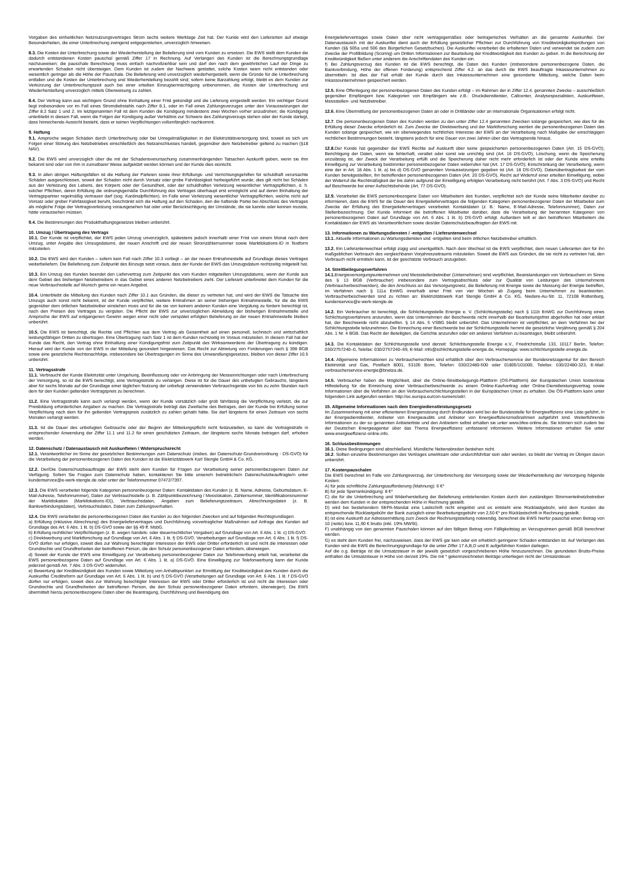Vorgaben des einheitlichen Netznutzungsvertrages Strom sechs weitere Werktage Zeit hat. Der Kunde wird den Lieferanten auf etwaige Besonderheiten, die einer Unterbrechung zwingend entgegenstehen, unverzüglich hinweisen.
8.3. Die Kosten der Unterbrechung sowie der Wiederherstellung der Belieferung sind vom Kunden zu ersetzen. Die EWS stellt dem Kunden die dadurch entstandenen Kosten pauschal gemäß Ziffer 17 in Rechnung. Auf Verlangen des Kunden ist die Berechnungsgrundlage nachzuweisen; die pauschale Berechnung muss einfach nachvollziehbar sein und darf den nach dem gewöhnlichen Lauf der Dinge zu erwartenden Schaden nicht übersteigen. Dem Kunden ist zudem der Nachweis gestattet, solche Kosten seien nicht entstanden oder wesentlich geringer als die Höhe der Pauschale. Die Belieferung wird unverzüglich wiederhergestellt, wenn die Gründe für die Unterbrechung entfallen und die Kosten der Unterbrechung und Wiederherstellung bezahlt sind; sofern keine Barzahlung erfolgt, bleibt es dem Kunden zur Verkürzung der Unterbrechungszeit auch bei einer erteilten Einzugsermächtigung unbenommen, die Kosten der Unterbrechung und Wiederherstellung unverzüglich mittels Überweisung zu zahlen.
8.4. Der Vertrag kann aus wichtigem Grund ohne Einhaltung einer Frist gekündigt und die Lieferung eingestellt werden. Ein wichtiger Grund liegt insbesondere vor im Fall eines Stromdiebstahls nach Ziffer 8.1, oder im Fall eines Zahlungsverzuges unter den Voraussetzungen der Ziffer 8.2 Satz 1 und 2. Im letztgenannten Fall ist dem Kunden die Kündigung mindestens zwei Wochen vorher anzudrohen; die Kündigung unterbleibt in diesem Fall, wenn die Folgen der Kündigung außer Verhältnis zur Schwere des Zahlungsverzugs stehen oder der Kunde darlegt, dass hinreichende Aussicht besteht, dass er seinen Verpflichtungen vollumfänglich nachkommt.
9. Haftung
9.1. Ansprüche wegen Schäden durch Unterbrechung oder bei Unregelmäßigkeiten in der Elektrizitätsversorgung sind, soweit es sich um Folgen einer Störung des Netzbetriebes einschließlich des Netzanschlusses handelt, gegenüber dem Netzbetreiber geltend zu machen (§18 NAV).
9.2. Die EWS wird unverzüglich über die mit der Schadensverursachung zusammenhängenden Tatsachen Auskunft geben, wenn sie ihm bekannt sind oder von ihm in zumutbarer Weise aufgeklärt werden können und der Kunde dies wünscht.
9.3. In allen übrigen Haftungsfällen ist die Haftung der Parteien sowie ihrer Erfüllungs- und Verrichtungsgehilfen für schuldhaft verursachte Schäden ausgeschlossen, soweit der Schaden nicht durch Vorsatz oder grobe Fahrlässigkeit herbeigeführt wurde; dies gilt nicht bei Schäden aus der Verletzung des Lebens, des Körpers oder der Gesundheit, oder der schuldhaften Verletzung wesentlicher Vertragspflichten, d. h. solcher Pflichten, deren Erfüllung die ordnungsgemäße Durchführung des Vertrages überhaupt erst ermöglicht und auf deren Einhaltung der Vertragspartner regelmäßig vertrauen darf (sog. Kardinalpflichten). Im Falle einer Verletzung wesentlicher Vertragspflichten, welche nicht auf Vorsatz oder grober Fahrlässigkeit beruht, beschränkt sich die Haftung auf den Schaden, den die haftende Partei bei Abschluss des Vertrages als mögliche Folge der Vertragsverletzung vorausgesehen hat oder unter Berücksichtigung der Umstände, die sie kannte oder kennen musste, hätte voraussehen müssen.
9.4. Die Bestimmungen des Produkthaftungsgesetzes bleiben unberührt.
10. Umzug / Übertragung des Vertrags
10.1. Der Kunde ist verpflichtet, der EWS jeden Umzug unverzüglich, spätestens jedoch innerhalb einer Frist von einem Monat nach dem Umzug, unter Angabe des Umzugsdatums, der neuen Anschrift und der neuen Stromzählernummer sowie Marktlokations-ID in Textform mitzuteilen.
10.2. Die EWS wird den Kunden – sofern kein Fall nach Ziffer 10.3 vorliegt – an der neuen Entnahmestelle auf Grundlage dieses Vertrages weiterbeliefern. Die Belieferung zum Zeitpunkt des Einzugs setzt voraus, dass der Kunde der EWS das Umzugsdatum rechtzeitig mitgeteilt hat.
10.3. Ein Umzug des Kunden beendet den Liefervertrag zum Zeitpunkt des vom Kunden mitgeteilten Umzugsdatums, wenn der Kunde aus dem Gebiet des bisherigen Netzbetreibers in das Gebiet eines anderen Netzbetreibers zieht. Der Lieferant unterbreitet dem Kunden für die neue Verbrauchsstelle auf Wunsch gerne ein neues Angebot.
10.4. Unterbleibt die Mitteilung des Kunden nach Ziffer 10.1 aus Gründen, die dieser zu vertreten hat, und wird der EWS die Tatsache des Umzugs auch sonst nicht bekannt, ist der Kunde verpflichtet, weitere Entnahmen an seiner bisherigen Entnahmestelle, für die die EWS gegenüber dem örtlichen Netzbetreiber einstehen muss und für die sie von keinem anderen Kunden eine Vergütung zu fordern berechtigt ist, nach den Preisen des Vertrages zu vergüten. Die Pflicht der EWS zur unverzüglichen Abmeldung der bisherigen Entnahmestelle und Ansprüche der EWS auf entgangenen Gewinn wegen einer nicht oder verspätet erfolgten Belieferung an der neuen Entnahmestelle bleiben unberührt.
10.5. Die EWS ist berechtigt, die Rechte und Pflichten aus dem Vertrag als Gesamtheit auf einen personell, technisch und wirtschaftlich leistungsfähigen Dritten zu übertragen. Eine Übertragung nach Satz 1 ist dem Kunden rechtzeitig im Voraus mitzuteilen. In diesem Fall hat der Kunde das Recht, den Vertrag ohne Einhaltung einer Kündigungsfrist zum Zeitpunkt des Wirksamwerdens der Übertragung zu kündigen. Hierauf wird der Kunde von der EWS in der Mitteilung gesondert hingewiesen. Das Recht zur Abtretung von Forderungen nach § 398 BGB sowie eine gesetzliche Rechtsnachfolge, insbesondere bei Übertragungen im Sinne des Umwandlungsgesetzes, bleiben von dieser Ziffer 10.5 unberührt.
11. Vertragsstrafe
11.1. Verbraucht der Kunde Elektrizität unter Umgehung, Beeinflussung oder vor Anbringung der Messeinrichtungen oder nach Unterbrechung der Versorgung, so ist die EWS berechtigt, eine Vertragsstrafe zu verlangen. Diese ist für die Dauer des unbefugten Gebrauchs, längstens aber für sechs Monate auf der Grundlage einer täglichen Nutzung der unbefugt verwendeten Verbrauchsgeräte von bis zu zehn Stunden nach dem für den Kunden geltenden Vertragspreis zu berechnen.
11.2. Eine Vertragsstrafe kann auch verlangt werden, wenn der Kunde vorsätzlich oder grob fahrlässig die Verpflichtung verletzt, die zur Preisbildung erforderlichen Angaben zu machen. Die Vertragsstrafe beträgt das Zweifache des Betrages, den der Kunde bei Erfüllung seiner Verpflichtung nach dem für ihn geltenden Vertragspreis zusätzlich zu zahlen gehabt hätte. Sie darf längstens für einen Zeitraum von sechs Monaten verlangt werden.
11.3. Ist die Dauer des unbefugten Gebrauchs oder der Beginn der Mitteilungspflicht nicht festzustellen, so kann die Vertragsstrafe in entsprechender Anwendung der Ziffer 11.1 und 11.2 für einen geschätzten Zeitraum, der längstens sechs Monate betragen darf, erhoben werden.
12. Datenschutz / Datenaustausch mit Auskunfteien / Widerspruchsrecht
12.1. Verantwortlicher im Sinne der gesetzlichen Bestimmungen zum Datenschutz (insbes. der Datenschutz-Grundverordnung - DS-GVO) für die Verarbeitung der personenbezogenen Daten des Kunden ist die Elektrizitätswerk Karl Stengle GmbH & Co. KG.
12.2. Der/Die Datenschutzbeauftragte der EWS steht dem Kunden für Fragen zur Verarbeitung seiner personenbezogenen Daten zur Verfügung. Sofern Sie Fragen zum Datenschutz haben, kontaktieren Sie bitte unsere/n betriebliche/n Datenschutzbeauftragte/n unter kundenservice@e-werk-stengle.de oder unter der Telefonnummer 07472/7397.
12.3. Die EWS verarbeitet folgende Kategorien personenbezogener Daten: Kontaktdaten des Kunden (z. B. Name, Adresse, Geburtsdatum, E-Mail-Adresse, Telefonnummer), Daten zur Verbrauchsstelle (z. B. Zählpunktbezeichnung / Messlokation, Zählernummer, Identifikationsnummer der Marktlokation (Marktlokations-ID)), Verbrauchsdaten, Angaben zum Belieferungszeitraum, Abrechnungsdaten (z. B. Bankverbindungsdaten), Verbrauchsdaten, Daten zum Zahlungsverhalten.
12.4. Die EWS verarbeitet die personenbezogenen Daten des Kunden zu den folgenden Zwecken und auf folgenden Rechtsgrundlagen:
a) Erfüllung (inklusive Abrechnung) des Energieliefervertrages und Durchführung vorvertraglicher Maßnahmen auf Anfrage des Kunden auf Grundlage des Art. 6 Abs. 1 lit. b) DS-GVO sowie der §§ 49 ff. MsbG.
b) Erfüllung rechtlicher Verpflichtungen (z. B. wegen handels- oder steuerrechtlicher Vorgaben) auf Grundlage von Art. 6 Abs. 1 lit. c) DS-GVO.
c) Direktwerbung und Marktforschung auf Grundlage von Art. 6 Abs. 1 lit. f) DS-GVO. Verarbeitungen auf Grundlage von Art. 6 Abs. 1 lit. f) DS-GVO dürfen nur erfolgen, soweit dies zur Wahrung berechtigter Interessen der EWS oder Dritter erforderlich ist und nicht die Interessen oder Grundrechte und Grundfreiheiten der betroffenen Person, die den Schutz personenbezogener Daten erfordern, überwiegen.
d) Soweit der Kunde der EWS eine Einwilligung zur Verarbeitung personenbezogener Daten zur Telefonwerbung erteilt hat, verarbeitet die EWS personenbezogene Daten auf Grundlage von Art. 6 Abs. 1 lit. a) DS-GVO. Eine Einwilligung zur Telefonwerbung kann der Kunde jederzeit gemäß Art. 7 Abs. 3 DS-GVO widerrufen.
e) Bewertung der Kreditwürdigkeit des Kunden sowie Mitteilung von Anhaltspunkten zur Ermittlung der Kreditwürdigkeit des Kunden durch die Auskunftei Creditreform auf Grundlage von Art. 6 Abs. 1 lit. b) und f) DS-GVO (Verarbeitungen auf Grundlage von Art. 6 Abs. 1 lit. f DS-GVO dürfen nur erfolgen, soweit dies zur Wahrung berechtigter Interessen der EWS oder Dritter erforderlich ist und nicht die Interessen oder Grundrechte und Grundfreiheiten der betroffenen Person, die den Schutz personenbezogener Daten erfordern, überwiegen). Die EWS übermittelt hierzu personenbezogene Daten über die Beantragung, Durchführung und Beendigung des
Energieliefervertrages sowie Daten über nicht vertragsgemäßes oder betrügerisches Verhalten an die genannte Auskunftei. Der Datenaustausch mit der Auskunftei dient auch der Erfüllung gesetzlicher Pflichten zur Durchführung von Kreditwürdigkeitsprüfungen von Kunden (§§ 505a und 506 des Bürgerlichen Gesetzbuches). Die Auskunftei verarbeitet die erhaltenen Daten und verwendet sie zudem zum Zwecke der Profilbildung (Scoring) um Dritten Informationen zur Beurteilung der Kreditwürdigkeit des Kunden zu geben. In die Berechnung der Kreditwürdigkeit fließen unter anderem die Anschriftendaten des Kunden ein.
f) Bei Zahlungsverzug des Kunden ist die EWS berechtigt, die Daten des Kunden (insbesondere personenbezogene Daten, die Bankverbindung, Höhe der offenen Forderung) entsprechend Ziffer 4.2. an das durch die EWS beauftragte Inkassounternehmen zu übermitteln. Ist dies der Fall erhält der Kunde durch das Inkassounternehmen eine gesonderte Mitteilung, welche Daten beim Inkassounternehmen gespeichert werden.
12.5. Eine Offenlegung der personenbezogenen Daten des Kunden erfolgt – im Rahmen der in Ziffer 12.4. genannten Zwecke – ausschließlich gegenüber Empfängern bzw. Kategorien von Empfängern wie z.B.: Druckdienstleister, Callcenter, Analysespezialisten, Auskunfteien, Messstellen- und Netzbetreiber.
12.6. Eine Übermittlung der personenbezogenen Daten an oder in Drittländer oder an internationale Organisationen erfolgt nicht.
12.7. Die personenbezogenen Daten des Kunden werden zu den unter Ziffer 12.4 genannten Zwecken solange gespeichert, wie dies für die Erfüllung dieser Zwecke erforderlich ist. Zum Zwecke der Direktwerbung und der Marktforschung werden die personenbezogenen Daten des Kunden solange gespeichert, wie ein überwiegendes rechtliches Interesse der EWS an der Verarbeitung nach Maßgabe der einschlägigen rechtlichen Bestimmungen besteht, längstens jedoch für eine Dauer von zwei Jahren über das Vertragsende hinaus.
12.8. Der Kunde hat gegenüber der EWS Rechte auf Auskunft über seine gespeicherten personenbezogenen Daten (Art. 15 DS-GVO); Berichtigung der Daten, wenn sie fehlerhaft, veraltet oder sonst wie unrichtig sind (Art. 16 DS-GVO); Löschung, wenn die Speicherung unzulässig ist, der Zweck der Verarbeitung erfüllt und die Speicherung daher nicht mehr erforderlich ist oder der Kunde eine erteilte Einwilligung zur Verarbeitung bestimmter personenbezogener Daten widerrufen hat (Art. 17 DS-GVO); Einschränkung der Verarbeitung, wenn eine der in Art. 18 Abs. 1 lit. a) bis d) DS-GVO genannten Voraussetzungen gegeben ist (Art. 18 DS-GVO), Datenübertragbarkeit der vom Kunden bereitgestellten, ihn betreffenden personenbezogenen Daten (Art. 20 DS-GVO), Recht auf Widerruf einer erteilten Einwilligung, wobei der Widerruf die Rechtmäßigkeit der bis dahin aufgrund der Einwilligung erfolgten Verarbeitung nicht berührt (Art. 7 Abs. 3 DS-GVO) und Recht auf Beschwerde bei einer Aufsichtsbehörde (Art. 77 DS-GVO).
12.9. Verarbeitet die EWS personenbezogene Daten von Mitarbeitern des Kunden, verpflichtet sich der Kunde seine Mitarbeiter darüber zu informieren, dass die EWS für die Dauer des Energieliefervertrages die folgenden Kategorien personenbezogener Daten der Mitarbeiter zum Zwecke der Erfüllung des Energieliefervertrages verarbeitet: Kontaktdaten (z. B.: Name, E-Mail-Adresse, Telefonnummer), Daten zur Stellenbezeichnung. Der Kunde informiert die betroffenen Mitarbeiter darüber, dass die Verarbeitung der benannten Kategorien von personenbezogenen Daten auf Grundlage von Art. 6 Abs. 1 lit. b) DS-GVO erfolgt. Außerdem teilt er den betroffenen Mitarbeitern die Kontaktdaten der EWS als Verantwortlichem sowie des/der Datenschutzbeauftragten der EWS mit.
13. Informationen zu Wartungsdiensten / -entgelten / Lieferantenwechsel
13.1. Aktuelle Informationen zu Wartungsdiensten und -entgelten sind beim örtlichen Netzbetreiber erhältlich.
13.2. Ein Lieferantenwechsel erfolgt zügig und unentgeltlich. Nach dem Wechsel ist die EWS verpflichtet, dem neuen Lieferanten den für ihn maßgeblichen Verbrauch des vergleichbaren Vorjahreszeitraums mitzuteilen. Soweit die EWS aus Gründen, die sie nicht zu vertreten hat, den Verbrauch nicht ermitteln kann, ist der geschätzte Verbrauch anzugeben.
14. Streitbeilegungsverfahren
14.1. Energieversorgungsunternehmen und Messstellenbetreiber (Unternehmen) sind verpflichtet, Beanstandungen von Verbrauchern im Sinne des § 13 BGB (Verbraucher) insbesondere zum Vertragsabschluss oder zur Qualität von Leistungen des Unternehmens (Verbraucherbeschwerden), die den Anschluss an das Versorgungsnetz, die Belieferung mit Energie sowie die Messung der Energie betreffen, im Verfahren nach § 111a EnWG innerhalb einer Frist von vier Wochen ab Zugang beim Unternehmen zu beantworten. Verbraucherbeschwerden sind zu richten an: Elektrizitätswerk Karl Stengle GmbH & Co. KG, Niedere-Au-Str. 11, 72108 Rottenburg, kundenservice@e-werk-stengle.de
14.2. Ein Verbraucher ist berechtigt, die Schlichtungsstelle Energie e. V. (Schlichtungsstelle) nach § 111b EnWG zur Durchführung eines Schlichtungsverfahrens anzurufen, wenn das Unternehmen der Beschwerde nicht innerhalb der Bearbeitungsfrist abgeholfen hat oder erklärt hat, der Beschwerde nicht abzuhelfen. § 14 Abs. 5 VSBG bleibt unberührt. Das Unternehmen ist verpflichtet, an dem Verfahren bei der Schlichtungsstelle teilzunehmen. Die Einreichung einer Beschwerde bei der Schlichtungsstelle hemmt die gesetzliche Verjährung gemäß § 204 Abs. 1 Nr. 4 BGB. Das Recht der Beteiligten, die Gerichte anzurufen oder ein anderes Verfahren zu beantragen, bleibt unberührt.
14.3. Die Kontaktdaten der Schlichtungsstelle sind derzeit: Schlichtungsstelle Energie e.V., Friedrichstraße 133, 10117 Berlin, Telefon: 030/2757240–0, Telefax: 030/2757240–69, E-Mail: info@schlichtungsstelle-energie.de, Homepage: www.schlichtungsstelle-energie.de.
14.4. Allgemeine Informationen zu Verbraucherrechten sind erhältlich über den Verbraucherservice der Bundesnetzagentur für den Bereich Elektrizität und Gas, Postfach 8001, 53105 Bonn, Telefon: 030/22480-500 oder 01805/101000, Telefax: 030/22480-323, E-Mail: verbraucherservice-energie@bnetza.de.
14.5. Verbraucher haben die Möglichkeit, über die Online-Streitbeilegungs-Plattform (OS-Plattform) der Europäischen Union kostenlose Hilfestellung für die Einreichung einer Verbraucherbeschwerde zu einem Online-Kaufvertrag oder Online-Dienstleistungsvertrag sowie Informationen über die Verfahren an den Verbraucherschlichtungsstellen in der Europäischen Union zu erhalten. Die OS-Plattform kann unter folgendem Link aufgerufen werden: http://ec.europa.eu/con-sumers/odr/.
15. Allgemeine Informationen nach dem Energiedienstleistungsgesetz
Im Zusammenhang mit einer effizienteren Energienutzung durch Endkunden wird bei der Bundesstelle für Energieeffizienz eine Liste geführt, in der Energiedienstleister, Anbieter von Energieaudits und Anbieter von Energieeffizienzmaßnahmen aufgeführt sind. Weiterführende Informationen zu der so genannten Anbieterliste und den Anbietern selbst erhalten sie unter www.bfee-online.de. Sie können sich zudem bei der Deutschen Energieagentur über das Thema Energieeffizienz umfassend informieren. Weitere Informationen erhalten Sie unter www.energieeffizienz-online.info.
16. Schlussbestimmungen
16.1. Diese Bedingungen sind abschließend. Mündliche Nebenabreden bestehen nicht.
16.2. Sollten einzelne Bestimmungen des Vertrages unwirksam oder undurchführbar sein oder werden, so bleibt der Vertrag im Übrigen davon unberührt.
17. Kostenpauschalen
Die EWS berechnet im Falle von Zahlungsverzug, der Unterbrechung der Versorgung sowie der Wiederherstellung der Versorgung folgende Kosten:
A) für jede schriftliche Zahlungsaufforderung (Mahnung): 6 €*
B) für jede Sperrankündigung: 8 €*
C) die für die Unterbrechung und Widerherstellung der Belieferung entstehenden Kosten durch den zuständigen Stromverteilnetzbetreiber werden dem Kunden in der entsprechenden Höhe in Rechnung gestellt.
D) wird bei bestehendem SEPA-Mandat eine Lastschrift nicht eingelöst und es entsteht eine Rücklastgebühr, wird dem Kunden die entsprechende Rücklastgebühr der Bank zuzüglich einer Bearbeitungsgebühr von 2,50 €* pro Rücklastschrift in Rechnung gestellt.
E) ist eine Auskunft zur Adressermittlung zum Zweck der Rechnungsstellung notwendig, berechnet die EWS hierfür pauschal einen Betrag von 10 (netto) bzw. 11,90 € brutto (inkl. 19% MWSt).
F) unabhängig von den genannten Pauschalen können auf den fälligen Betrag vom Fälligkeitstag an Verzugszinsen gemäß BGB berechnet werden.
G) es steht dem Kunden frei, nachzuweisen, dass der EWS gar kein oder ein erheblich geringerer Schaden entstanden ist. Auf Verlangen des Kunden wird die EWS die Berechnungsgrundlage für die unter Ziffer 17 A,B,D und E aufgeführten Kosten darlegen.
Auf die o.g. Beträge ist die Umsatzsteuer in der jeweils gesetzlich vorgeschriebenen Höhe hinzuzurechnen. Die gerundeten Brutto-Preise enthalten die Umsatzsteuer in Höhe von derzeit 19%. Die mit * gekennzeichneten Beträge unterliegen nicht der Umsatzsteuer.